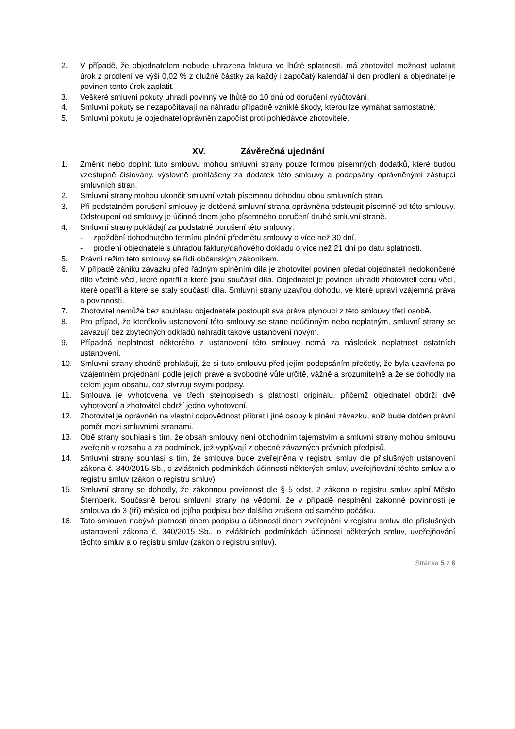2. V případě, že objednatelem nebude uhrazena faktura ve lhůtě splatnosti, má zhotovitel možnost uplatnit úrok z prodlení ve výši 0,02 % z dlužné částky za každý i započatý kalendářní den prodlení a objednatel je povinen tento úrok zaplatit.
3. Veškeré smluvní pokuty uhradí povinný ve lhůtě do 10 dnů od doručení vyúčtování.
4. Smluvní pokuty se nezapočítávají na náhradu případně vzniklé škody, kterou lze vymáhat samostatně.
5. Smluvní pokutu je objednatel oprávněn započíst proti pohledávce zhotovitele.
XV. Závěrečná ujednání
1. Změnit nebo doplnit tuto smlouvu mohou smluvní strany pouze formou písemných dodatků, které budou vzestupně číslovány, výslovně prohlášeny za dodatek této smlouvy a podepsány oprávněnými zástupci smluvních stran.
2. Smluvní strany mohou ukončit smluvní vztah písemnou dohodou obou smluvních stran.
3. Při podstatném porušení smlouvy je dotčená smluvní strana oprávněna odstoupit písemně od této smlouvy. Odstoupení od smlouvy je účinné dnem jeho písemného doručení druhé smluvní straně.
4. Smluvní strany pokládají za podstatné porušení této smlouvy:
- zpoždění dohodnutého termínu plnění předmětu smlouvy o více než 30 dní,
- prodlení objednatele s úhradou faktury/daňového dokladu o více než 21 dní po datu splatnosti.
5. Právní režim této smlouvy se řídí občanským zákoníkem.
6. V případě zániku závazku před řádným splněním díla je zhotovitel povinen předat objednateli nedokončené dílo včetně věcí, které opatřil a které jsou součástí díla. Objednatel je povinen uhradit zhotoviteli cenu věcí, které opatřil a které se staly součástí díla. Smluvní strany uzavřou dohodu, ve které upraví vzájemná práva a povinnosti.
7. Zhotovitel nemůže bez souhlasu objednatele postoupit svá práva plynoucí z této smlouvy třetí osobě.
8. Pro případ, že kterékoliv ustanovení této smlouvy se stane neúčinným nebo neplatným, smluvní strany se zavazují bez zbytečných odkladů nahradit takové ustanovení novým.
9. Případná neplatnost některého z ustanovení této smlouvy nemá za následek neplatnost ostatních ustanovení.
10. Smluvní strany shodně prohlašují, že si tuto smlouvu před jejím podepsáním přečetly, že byla uzavřena po vzájemném projednání podle jejich pravé a svobodné vůle určitě, vážně a srozumitelně a že se dohodly na celém jejím obsahu, což stvrzují svými podpisy.
11. Smlouva je vyhotovena ve třech stejnopisech s platností originálu, přičemž objednatel obdrží dvě vyhotovení a zhotovitel obdrží jedno vyhotovení.
12. Zhotovitel je oprávněn na vlastní odpovědnost přibrat i jiné osoby k plnění závazku, aniž bude dotčen právní poměr mezi smluvními stranami.
13. Obě strany souhlasí s tím, že obsah smlouvy není obchodním tajemstvím a smluvní strany mohou smlouvu zveřejnit v rozsahu a za podmínek, jež vyplývají z obecně závazných právních předpisů.
14. Smluvní strany souhlasí s tím, že smlouva bude zveřejněna v registru smluv dle příslušných ustanovení zákona č. 340/2015 Sb., o zvláštních podmínkách účinnosti některých smluv, uveřejňování těchto smluv a o registru smluv (zákon o registru smluv).
15. Smluvní strany se dohodly, že zákonnou povinnost dle § 5 odst. 2 zákona o registru smluv splní Město Šternberk. Současně berou smluvní strany na vědomí, že v případě nesplnění zákonné povinnosti je smlouva do 3 (tří) měsíců od jejího podpisu bez dalšího zrušena od samého počátku.
16. Tato smlouva nabývá platnosti dnem podpisu a účinnosti dnem zveřejnění v registru smluv dle příslušných ustanovení zákona č. 340/2015 Sb., o zvláštních podmínkách účinnosti některých smluv, uveřejňování těchto smluv a o registru smluv (zákon o registru smluv).
Stránka 5 z 6